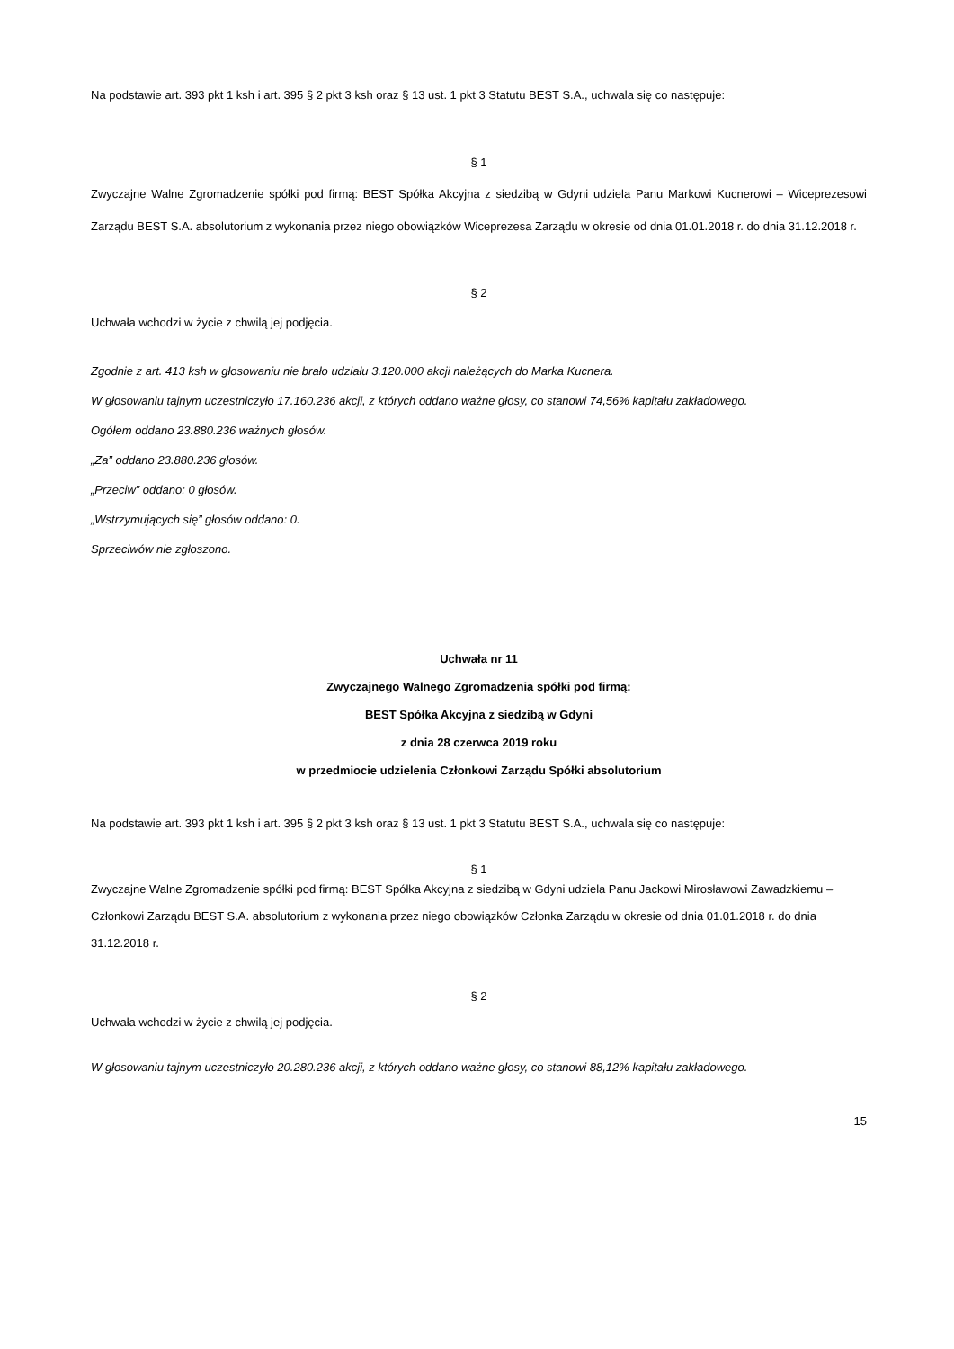Na podstawie art. 393 pkt 1 ksh i art. 395 § 2 pkt 3 ksh oraz § 13 ust. 1 pkt 3 Statutu BEST S.A., uchwala się co następuje:
§ 1
Zwyczajne Walne Zgromadzenie spółki pod firmą: BEST Spółka Akcyjna z siedzibą w Gdyni udziela Panu Markowi Kucnerowi – Wiceprezesowi Zarządu BEST S.A. absolutorium z wykonania przez niego obowiązków Wiceprezesa Zarządu w okresie od dnia 01.01.2018 r. do dnia 31.12.2018 r.
§ 2
Uchwała wchodzi w życie z chwilą jej podjęcia.
Zgodnie z art. 413 ksh w głosowaniu nie brało udziału 3.120.000 akcji należących do Marka Kucnera.
W głosowaniu tajnym uczestniczyło 17.160.236 akcji, z których oddano ważne głosy, co stanowi 74,56% kapitału zakładowego.
Ogółem oddano 23.880.236 ważnych głosów.
„Za” oddano 23.880.236 głosów.
„Przeciw” oddano: 0 głosów.
„Wstrzymujących się” głosów oddano: 0.
Sprzeciwów nie zgłoszono.
Uchwała nr 11
Zwyczajnego Walnego Zgromadzenia spółki pod firmą:
BEST Spółka Akcyjna z siedzibą w Gdyni
z dnia 28 czerwca 2019 roku
w przedmiocie udzielenia Członkowi Zarządu Spółki absolutorium
Na podstawie art. 393 pkt 1 ksh i art. 395 § 2 pkt 3 ksh oraz § 13 ust. 1 pkt 3 Statutu BEST S.A., uchwala się co następuje:
§ 1
Zwyczajne Walne Zgromadzenie spółki pod firmą: BEST Spółka Akcyjna z siedzibą w Gdyni udziela Panu Jackowi Mirosławowi Zawadzkiemu – Członkowi Zarządu BEST S.A. absolutorium z wykonania przez niego obowiązków Członka Zarządu w okresie od dnia 01.01.2018 r. do dnia 31.12.2018 r.
§ 2
Uchwała wchodzi w życie z chwilą jej podjęcia.
W głosowaniu tajnym uczestniczyło 20.280.236 akcji, z których oddano ważne głosy, co stanowi 88,12% kapitału zakładowego.
15